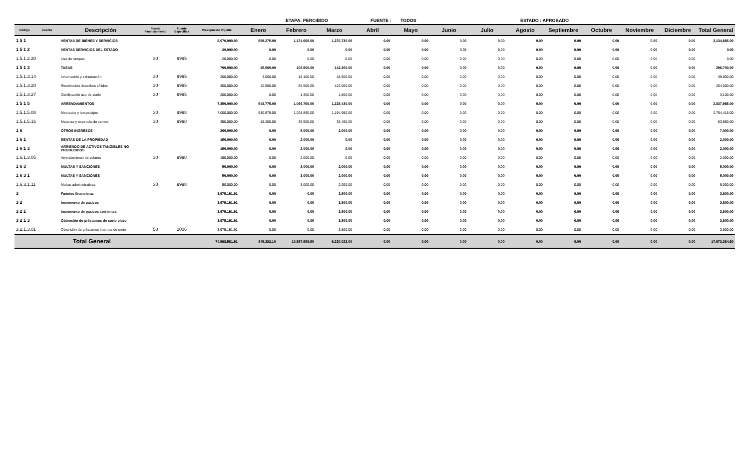ETAPA: PERCIBIDO FUENTE : TODOS ESTADO : APROBADO
| Código | Cuenta | Descripción | Fuente Financiamiento | Fuente Especifica | Presupuesto Vigente | Enero | Febrero | Marzo | Abril | Mayo | Junio | Julio | Agosto | Septiembre | Octubre | Noviembre | Diciembre | Total General |
| --- | --- | --- | --- | --- | --- | --- | --- | --- | --- | --- | --- | --- | --- | --- | --- | --- | --- | --- |
| 1 5 1 | | VENTAS DE BIENES Y SERVICIOS | | | 8,070,000.00 | 589,275.00 | 1,174,660.00 | 1,370,730.00 | 0.00 | 0.00 | 0.00 | 0.00 | 0.00 | 0.00 | 0.00 | 0.00 | 0.00 | 3,134,665.00 |
| 1 5 1 2 | | VENTAS SERVICIOS DEL ESTADO | | | 20,000.00 | 0.00 | 0.00 | 0.00 | 0.00 | 0.00 | 0.00 | 0.00 | 0.00 | 0.00 | 0.00 | 0.00 | 0.00 | 0.00 |
| 1.5.1.2.20 | | Uso de rampas | 30 | 9995 | 20,000.00 | 0.00 | 0.00 | 0.00 | 0.00 | 0.00 | 0.00 | 0.00 | 0.00 | 0.00 | 0.00 | 0.00 | 0.00 | 0.00 |
| 1 5 1 3 | | TASAS | | | 700,000.00 | 45,500.00 | 108,900.00 | 142,300.00 | 0.00 | 0.00 | 0.00 | 0.00 | 0.00 | 0.00 | 0.00 | 0.00 | 0.00 | 296,700.00 |
| 1.5.1.3.14 | | Inhumación y exhumación | 30 | 9995 | 200,000.00 | 3,000.00 | 18,100.00 | 18,500.00 | 0.00 | 0.00 | 0.00 | 0.00 | 0.00 | 0.00 | 0.00 | 0.00 | 0.00 | 39,600.00 |
| 1.5.1.3.20 | | Recolección desechos sólidos | 30 | 9995 | 300,000.00 | 42,500.00 | 89,500.00 | 122,000.00 | 0.00 | 0.00 | 0.00 | 0.00 | 0.00 | 0.00 | 0.00 | 0.00 | 0.00 | 254,000.00 |
| 1.5.1.3.27 | | Certificación uso de suelo | 30 | 9995 | 200,000.00 | 0.00 | 1,300.00 | 1,800.00 | 0.00 | 0.00 | 0.00 | 0.00 | 0.00 | 0.00 | 0.00 | 0.00 | 0.00 | 3,100.00 |
| 1 5 1 5 | | ARRENDAMIENTOS | | | 7,350,000.00 | 543,775.00 | 1,065,760.00 | 1,228,430.00 | 0.00 | 0.00 | 0.00 | 0.00 | 0.00 | 0.00 | 0.00 | 0.00 | 0.00 | 2,837,965.00 |
| 1.5.1.5.08 | | Mercados y hospedajes | 30 | 9998 | 7,000,000.00 | 530,575.00 | 1,028,860.00 | 1,194,980.00 | 0.00 | 0.00 | 0.00 | 0.00 | 0.00 | 0.00 | 0.00 | 0.00 | 0.00 | 2,754,415.00 |
| 1.5.1.5.16 | | Matanza y expendio de carnes | 30 | 9998 | 350,000.00 | 13,200.00 | 36,900.00 | 33,450.00 | 0.00 | 0.00 | 0.00 | 0.00 | 0.00 | 0.00 | 0.00 | 0.00 | 0.00 | 83,550.00 |
| 1 6 | | OTROS INGRESOS | | | 200,000.00 | 0.00 | 5,000.00 | 2,000.00 | 0.00 | 0.00 | 0.00 | 0.00 | 0.00 | 0.00 | 0.00 | 0.00 | 0.00 | 7,000.00 |
| 1 6 1 | | RENTAS DE LA PROPIEDAD | | | 150,000.00 | 0.00 | 2,000.00 | 0.00 | 0.00 | 0.00 | 0.00 | 0.00 | 0.00 | 0.00 | 0.00 | 0.00 | 0.00 | 2,000.00 |
| 1 6 1 3 | | ARRIENDO DE ACTIVOS TANGIBLES NO PRODUCIDOS | | | 150,000.00 | 0.00 | 2,000.00 | 0.00 | 0.00 | 0.00 | 0.00 | 0.00 | 0.00 | 0.00 | 0.00 | 0.00 | 0.00 | 2,000.00 |
| 1.6.1.3.05 | | Arrendamiento de solares | 30 | 9998 | 150,000.00 | 0.00 | 2,000.00 | 0.00 | 0.00 | 0.00 | 0.00 | 0.00 | 0.00 | 0.00 | 0.00 | 0.00 | 0.00 | 2,000.00 |
| 1 6 3 | | MULTAS Y SANCIONES | | | 50,000.00 | 0.00 | 3,000.00 | 2,000.00 | 0.00 | 0.00 | 0.00 | 0.00 | 0.00 | 0.00 | 0.00 | 0.00 | 0.00 | 5,000.00 |
| 1 6 3 1 | | MULTAS Y SANCIONES | | | 50,000.00 | 0.00 | 3,000.00 | 2,000.00 | 0.00 | 0.00 | 0.00 | 0.00 | 0.00 | 0.00 | 0.00 | 0.00 | 0.00 | 5,000.00 |
| 1.6.3.1.11 | | Multas administrativas | 30 | 9998 | 50,000.00 | 0.00 | 3,000.00 | 2,000.00 | 0.00 | 0.00 | 0.00 | 0.00 | 0.00 | 0.00 | 0.00 | 0.00 | 0.00 | 5,000.00 |
| 3 | | Fuentes financieras | | | 3,975,191.91 | 0.00 | 0.00 | 3,800.00 | 0.00 | 0.00 | 0.00 | 0.00 | 0.00 | 0.00 | 0.00 | 0.00 | 0.00 | 3,800.00 |
| 3 2 | | Incremento de pasivos | | | 3,975,191.91 | 0.00 | 0.00 | 3,800.00 | 0.00 | 0.00 | 0.00 | 0.00 | 0.00 | 0.00 | 0.00 | 0.00 | 0.00 | 3,800.00 |
| 3 2 1 | | Incremento de pasivos corrientes | | | 3,975,191.91 | 0.00 | 0.00 | 3,800.00 | 0.00 | 0.00 | 0.00 | 0.00 | 0.00 | 0.00 | 0.00 | 0.00 | 0.00 | 3,800.00 |
| 3 2 1 3 | | Obtención de préstamos de corto plazo | | | 3,975,191.91 | 0.00 | 0.00 | 3,800.00 | 0.00 | 0.00 | 0.00 | 0.00 | 0.00 | 0.00 | 0.00 | 0.00 | 0.00 | 3,800.00 |
| 3.2.1.3.01 | | Obtención de préstamos internos de corto | 50 | 2006 | 3,975,191.91 | 0.00 | 0.00 | 3,800.00 | 0.00 | 0.00 | 0.00 | 0.00 | 0.00 | 0.00 | 0.00 | 0.00 | 0.00 | 3,800.00 |
| Total General | | | | | 74,568,581.91 | 845,382.10 | 10,597,959.50 | 6,230,023.00 | 0.00 | 0.00 | 0.00 | 0.00 | 0.00 | 0.00 | 0.00 | 0.00 | 0.00 | 17,673,364.60 |